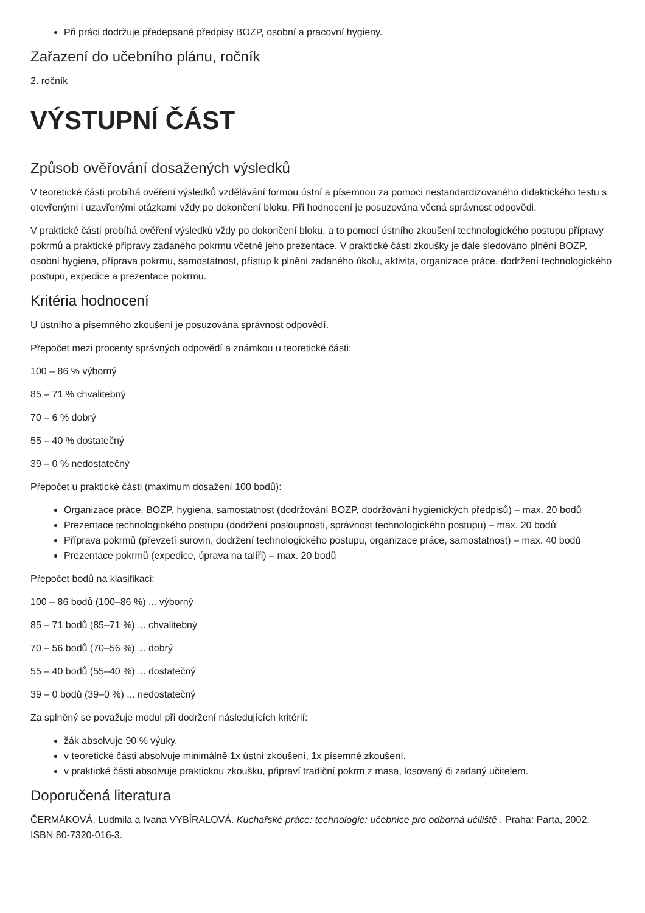Při práci dodržuje předepsané předpisy BOZP, osobní a pracovní hygieny.
Zařazení do učebního plánu, ročník
2. ročník
VÝSTUPNÍ ČÁST
Způsob ověřování dosažených výsledků
V teoretické části probíhá ověření výsledků vzdělávání formou ústní a písemnou za pomoci nestandardizovaného didaktického testu s otevřenými i uzavřenými otázkami vždy po dokončení bloku. Při hodnocení je posuzována věcná správnost odpovědi.
V praktické části probíhá ověření výsledků vždy po dokončení bloku, a to pomocí ústního zkoušení technologického postupu přípravy pokrmů a praktické přípravy zadaného pokrmu včetně jeho prezentace. V praktické části zkoušky je dále sledováno plnění BOZP, osobní hygiena, příprava pokrmu, samostatnost, přístup k plnění zadaného úkolu, aktivita, organizace práce, dodržení technologického postupu, expedice a prezentace pokrmu.
Kritéria hodnocení
U ústního a písemného zkoušení je posuzována správnost odpovědí.
Přepočet mezi procenty správných odpovědí a známkou u teoretické části:
100 – 86 % výborný
85 – 71 % chvalitebný
70 – 6 % dobrý
55 – 40 % dostatečný
39 – 0 % nedostatečný
Přepočet u praktické části (maximum dosažení 100 bodů):
Organizace práce, BOZP, hygiena, samostatnost (dodržování BOZP, dodržování hygienických předpisů) – max. 20 bodů
Prezentace technologického postupu (dodržení posloupnosti, správnost technologického postupu) – max. 20 bodů
Příprava pokrmů (převzetí surovin, dodržení technologického postupu, organizace práce, samostatnost) – max. 40 bodů
Prezentace pokrmů (expedice, úprava na talíři) – max. 20 bodů
Přepočet bodů na klasifikaci:
100 – 86 bodů (100–86 %) ... výborný
85 – 71 bodů (85–71 %) ... chvalitebný
70 – 56 bodů (70–56 %) ... dobrý
55 – 40 bodů (55–40 %) ... dostatečný
39 – 0 bodů (39–0 %) ... nedostatečný
Za splněný se považuje modul při dodržení následujících kritérií:
žák absolvuje 90 % výuky.
v teoretické části absolvuje minimálně 1x ústní zkoušení, 1x písemné zkoušení.
v praktické části absolvuje praktickou zkoušku, připraví tradiční pokrm z masa, losovaný či zadaný učitelem.
Doporučená literatura
ČERMÁKOVÁ, Ludmila a Ivana VYBÍRALOVÁ. Kuchařské práce: technologie: učebnice pro odborná učiliště . Praha: Parta, 2002. ISBN 80-7320-016-3.